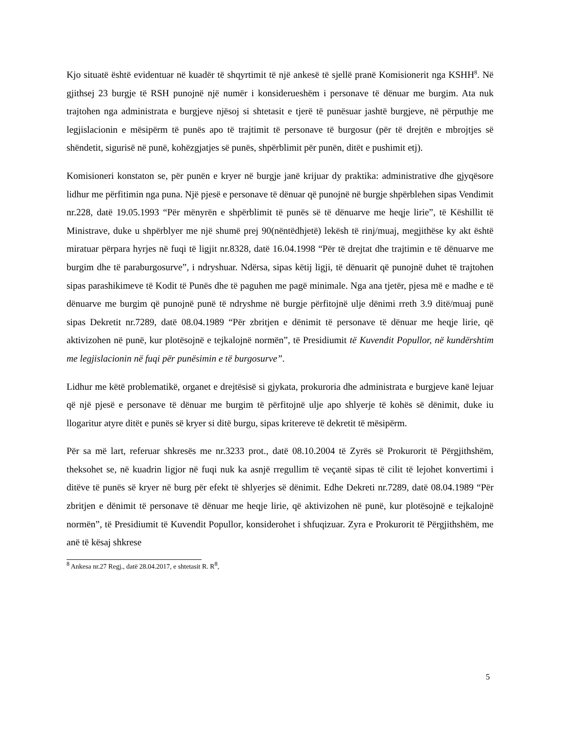Kjo situatë është evidentuar në kuadër të shqyrtimit të një ankesë të sjellë pranë Komisionerit nga KSHH<sup>8</sup>. Në gjithsej 23 burgje të RSH punojnë një numër i konsiderueshëm i personave të dënuar me burgim. Ata nuk trajtohen nga administrata e burgjeve njësoj si shtetasit e tjerë të punësuar jashtë burgjeve, në përputhje me legjislacionin e mësipërm të punës apo të trajtimit të personave të burgosur (për të drejtën e mbrojtjes së shëndetit, sigurisë në punë, kohëzgjatjes së punës, shpërblimit për punën, ditët e pushimit etj).
Komisioneri konstaton se, për punën e kryer në burgje janë krijuar dy praktika: administrative dhe gjyqësore lidhur me përfitimin nga puna. Një pjesë e personave të dënuar që punojnë në burgje shpërblehen sipas Vendimit nr.228, datë 19.05.1993 “Për mënyrën e shpërblimit të punës së të dënuarve me heqje lirie”, të Këshillit të Ministrave, duke u shpërblyer me një shumë prej 90(nëntëdhjetë) lekësh të rinj/muaj, megjithëse ky akt është miratuar përpara hyrjes në fuqi të ligjit nr.8328, datë 16.04.1998 “Për të drejtat dhe trajtimin e të dënuarve me burgim dhe të paraburgosurve”, i ndryshuar. Ndërsa, sipas këtij ligji, të dënuarit që punojnë duhet të trajtohen sipas parashikimeve të Kodit të Punës dhe të paguhen me pagë minimale. Nga ana tjetër, pjesa më e madhe e të dënuarve me burgim që punojnë punë të ndryshme në burgje përfitojnë ulje dënimi rreth 3.9 ditë/muaj punë sipas Dekretit nr.7289, datë 08.04.1989 “Për zbritjen e dënimit të personave të dënuar me heqje lirie, që aktivizohen në punë, kur plotësojnë e tejkalojnë normën”, të Presidiumit të Kuvendit Popullor, në kundërshtim me legjislacionin në fuqi për punësimin e të burgosurve”.
Lidhur me këtë problematikë, organet e drejtësisë si gjykata, prokuroria dhe administrata e burgjeve kanë lejuar që një pjesë e personave të dënuar me burgim të përfitojnë ulje apo shlyerje të kohës së dënimit, duke iu llogaritur atyre ditët e punës së kryer si ditë burgu, sipas kritereve të dekretit të mësipërm.
Për sa më lart, referuar shkresës me nr.3233 prot., datë 08.10.2004 të Zyrës së Prokurorit të Përgjithshëm, theksohet se, në kuadrin ligjor në fuqi nuk ka asnjë rregullim të veçantë sipas të cilit të lejohet konvertimi i ditëve të punës së kryer në burg për efekt të shlyerjes së dënimit. Edhe Dekreti nr.7289, datë 08.04.1989 “Për zbritjen e dënimit të personave të dënuar me heqje lirie, që aktivizohen në punë, kur plotësojnë e tejkalojnë normën”, të Presidiumit të Kuvendit Popullor, konsiderohet i shfuqizuar. Zyra e Prokurorit të Përgjithshëm, me anë të kësaj shkrese
<sup>8</sup> Ankesa nr.27 Regj., datë 28.04.2017, e shtetasit R. R<sup>8</sup>,
5